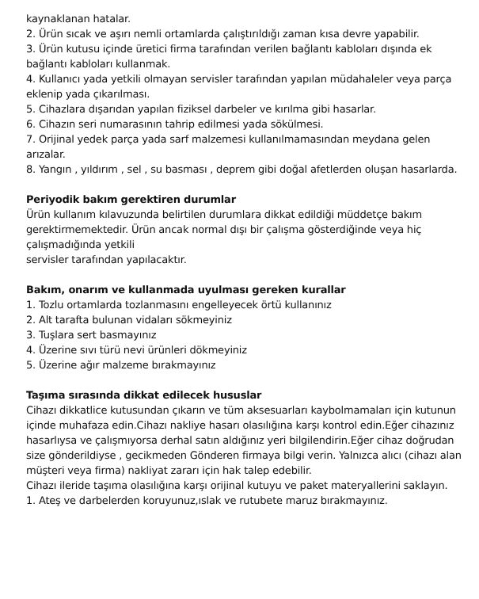kaynaklanan hatalar.
2. Ürün sıcak ve aşırı nemli ortamlarda çalıştırıldığı zaman kısa devre yapabilir.
3. Ürün kutusu içinde üretici firma tarafından verilen bağlantı kabloları dışında ek bağlantı kabloları kullanmak.
4. Kullanıcı yada yetkili olmayan servisler tarafından yapılan müdahaleler veya parça eklenip yada çıkarılması.
5. Cihazlara dışarıdan yapılan fiziksel darbeler ve kırılma gibi hasarlar.
6. Cihazın seri numarasının tahrip edilmesi yada sökülmesi.
7. Orijinal yedek parça yada sarf malzemesi kullanılmamasından meydana gelen arızalar.
8. Yangın , yıldırım , sel , su basması , deprem gibi doğal afetlerden oluşan hasarlarda.
Periyodik bakım gerektiren durumlar
Ürün kullanım kılavuzunda belirtilen durumlara dikkat edildiği müddetçe bakım gerektirmemektedir. Ürün ancak normal dışı bir çalışma gösterdiğinde veya hiç çalışmadığında yetkili
servisler tarafından yapılacaktır.
Bakım, onarım ve kullanmada uyulması gereken kurallar
1. Tozlu ortamlarda tozlanmasını engelleyecek örtü kullanınız
2. Alt tarafta bulunan vidaları sökmeyiniz
3. Tuşlara sert basmayınız
4. Üzerine sıvı türü nevi ürünleri dökmeyiniz
5. Üzerine ağır malzeme bırakmayınız
Taşıma sırasında dikkat edilecek hususlar
Cihazı dikkatlice kutusundan çıkarın ve tüm aksesuarları kaybolmamaları için kutunun içinde muhafaza edin.Cihazı nakliye hasarı olasılığına karşı kontrol edin.Eğer cihazınız hasarlıysa ve çalışmıyorsa derhal satın aldığınız yeri bilgilendirin.Eğer cihaz doğrudan size gönderildiyse , gecikmeden Gönderen firmaya bilgi verin. Yalnızca alıcı (cihazı alan müşteri veya firma) nakliyat zararı için hak talep edebilir.
Cihazı ileride taşıma olasılığına karşı orijinal kutuyu ve paket materyallerini saklayın.
1. Ateş ve darbelerden koruyunuz,ıslak ve rutubete maruz bırakmayınız.